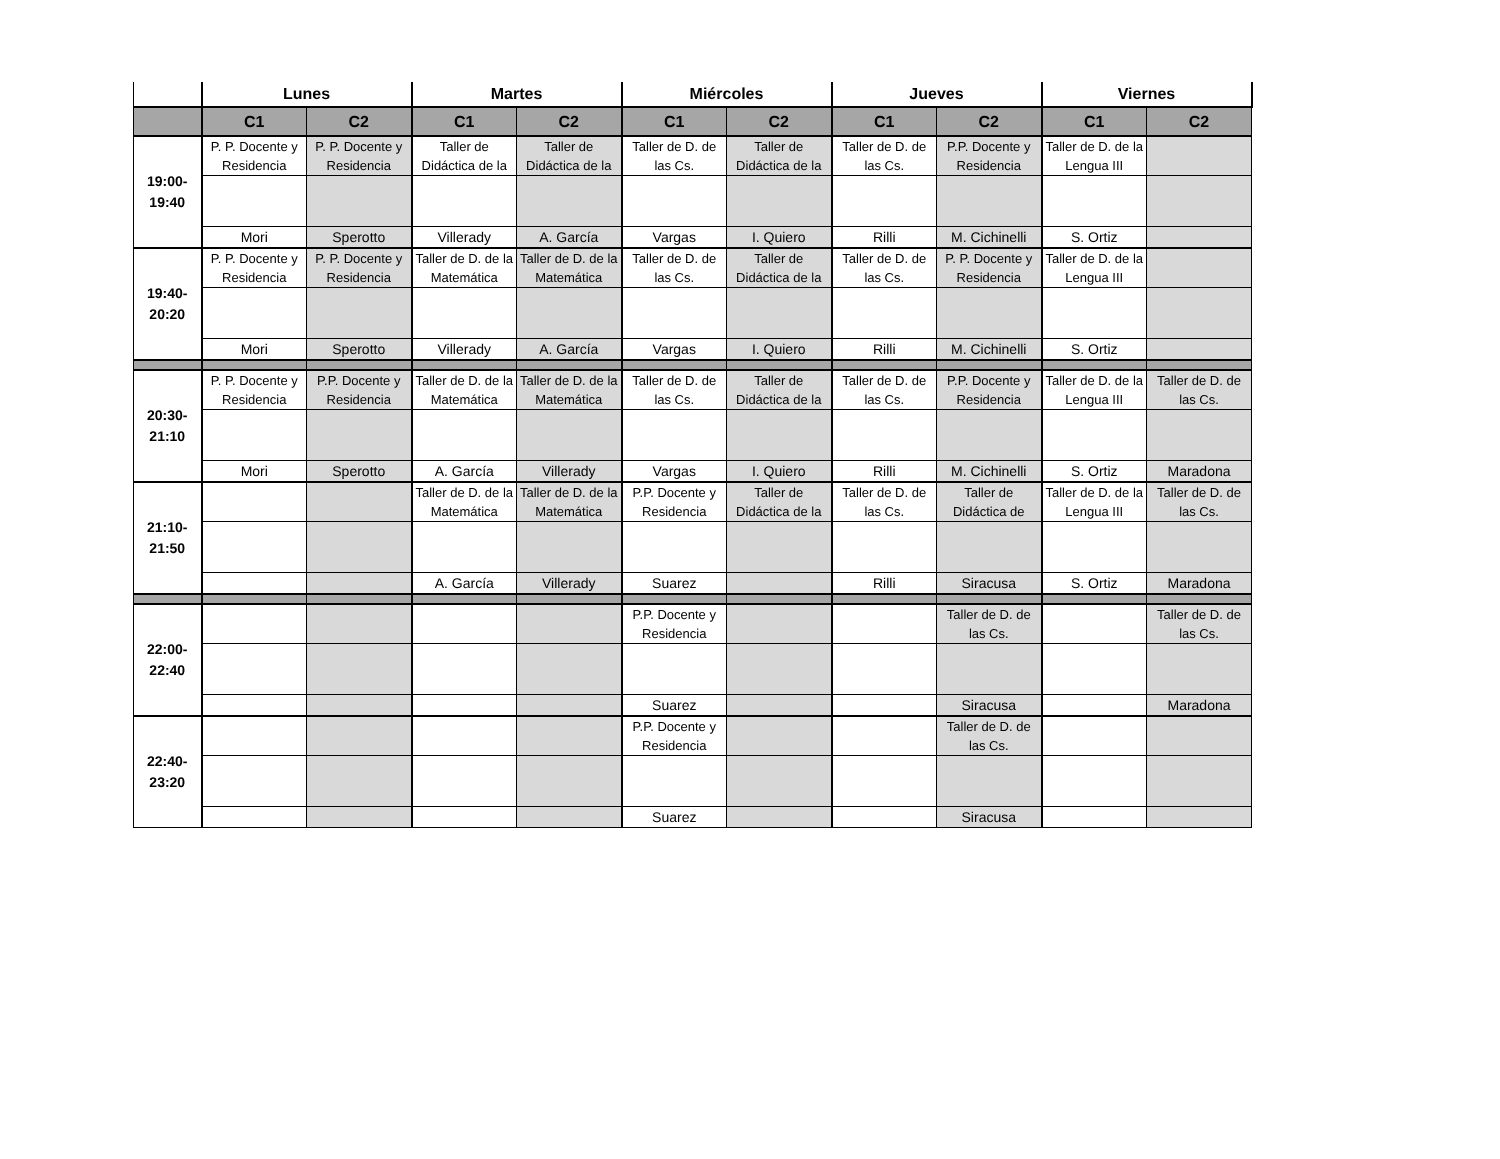| | Lunes | | Martes | | Miércoles | | Jueves | | Viernes | |
| --- | --- | --- | --- | --- | --- | --- | --- | --- | --- | --- |
| | C1 | C2 | C1 | C2 | C1 | C2 | C1 | C2 | C1 | C2 |
| 19:00- 19:40 | P. P. Docente y Residencia | P. P. Docente y Residencia | Taller de Didáctica de la | Taller de Didáctica de la | Taller de D. de las Cs. | Taller de Didáctica de la | Taller de D. de las Cs. | P.P. Docente y Residencia | Taller de D. de la Lengua III | |
| | Mori | Sperotto | Villerady | A. García | Vargas | I. Quiero | Rilli | M. Cichinelli | S. Ortiz | |
| 19:40- 20:20 | P. P. Docente y Residencia | P. P. Docente y Residencia | Taller de D. de la Matemática | Taller de D. de la Matemática | Taller de D. de las Cs. | Taller de Didáctica de la | Taller de D. de las Cs. | P. P. Docente y Residencia | Taller de D. de la Lengua III | |
| | Mori | Sperotto | Villerady | A. García | Vargas | I. Quiero | Rilli | M. Cichinelli | S. Ortiz | |
| 20:30- 21:10 | P. P. Docente y Residencia | P.P. Docente y Residencia | Taller de D. de la Matemática | Taller de D. de la Matemática | Taller de D. de las Cs. | Taller de Didáctica de la | Taller de D. de las Cs. | P.P. Docente y Residencia | Taller de D. de la Lengua III | Taller de D. de las Cs. |
| | Mori | Sperotto | A. García | Villerady | Vargas | I. Quiero | Rilli | M. Cichinelli | S. Ortiz | Maradona |
| 21:10- 21:50 | | | Taller de D. de la Matemática | Taller de D. de la Matemática | P.P. Docente y Residencia | Taller de Didáctica de la | Taller de D. de las Cs. | Taller de Didáctica de | Taller de D. de la Lengua III | Taller de D. de las Cs. |
| | | | A. García | Villerady | Suarez | | Rilli | Siracusa | S. Ortiz | Maradona |
| 22:00- 22:40 | | | | | P.P. Docente y Residencia | | | Taller de D. de las Cs. | | Taller de D. de las Cs. |
| | | | | | Suarez | | | Siracusa | | Maradona |
| 22:40- 23:20 | | | | | P.P. Docente y Residencia | | | Taller de D. de las Cs. | | |
| | | | | | Suarez | | | Siracusa | | |